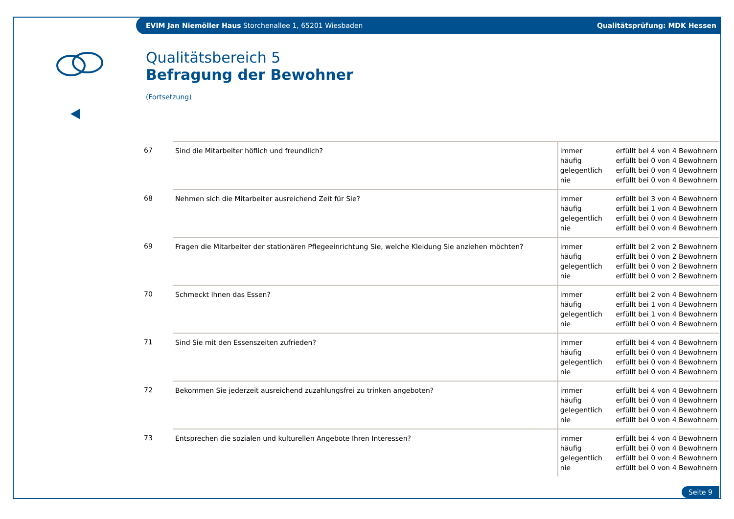EVIM Jan Niemöller Haus Storchenallee 1, 65201 Wiesbaden Qualitätsprüfung: MDK Hessen
Qualitätsbereich 5
Befragung der Bewohner
(Fortsetzung)
| 67 | Sind die Mitarbeiter höflich und freundlich? | immer häufig gelegentlich nie | erfüllt bei 4 von 4 Bewohnern erfüllt bei 0 von 4 Bewohnern erfüllt bei 0 von 4 Bewohnern erfüllt bei 0 von 4 Bewohnern |
| 68 | Nehmen sich die Mitarbeiter ausreichend Zeit für Sie? | immer häufig gelegentlich nie | erfüllt bei 3 von 4 Bewohnern erfüllt bei 1 von 4 Bewohnern erfüllt bei 0 von 4 Bewohnern erfüllt bei 0 von 4 Bewohnern |
| 69 | Fragen die Mitarbeiter der stationären Pflegeeinrichtung Sie, welche Kleidung Sie anziehen möchten? | immer häufig gelegentlich nie | erfüllt bei 2 von 2 Bewohnern erfüllt bei 0 von 2 Bewohnern erfüllt bei 0 von 2 Bewohnern erfüllt bei 0 von 2 Bewohnern |
| 70 | Schmeckt Ihnen das Essen? | immer häufig gelegentlich nie | erfüllt bei 2 von 4 Bewohnern erfüllt bei 1 von 4 Bewohnern erfüllt bei 1 von 4 Bewohnern erfüllt bei 0 von 4 Bewohnern |
| 71 | Sind Sie mit den Essenszeiten zufrieden? | immer häufig gelegentlich nie | erfüllt bei 4 von 4 Bewohnern erfüllt bei 0 von 4 Bewohnern erfüllt bei 0 von 4 Bewohnern erfüllt bei 0 von 4 Bewohnern |
| 72 | Bekommen Sie jederzeit ausreichend zuzahlungsfrei zu trinken angeboten? | immer häufig gelegentlich nie | erfüllt bei 4 von 4 Bewohnern erfüllt bei 0 von 4 Bewohnern erfüllt bei 0 von 4 Bewohnern erfüllt bei 0 von 4 Bewohnern |
| 73 | Entsprechen die sozialen und kulturellen Angebote Ihren Interessen? | immer häufig gelegentlich nie | erfüllt bei 4 von 4 Bewohnern erfüllt bei 0 von 4 Bewohnern erfüllt bei 0 von 4 Bewohnern erfüllt bei 0 von 4 Bewohnern |
Seite 9